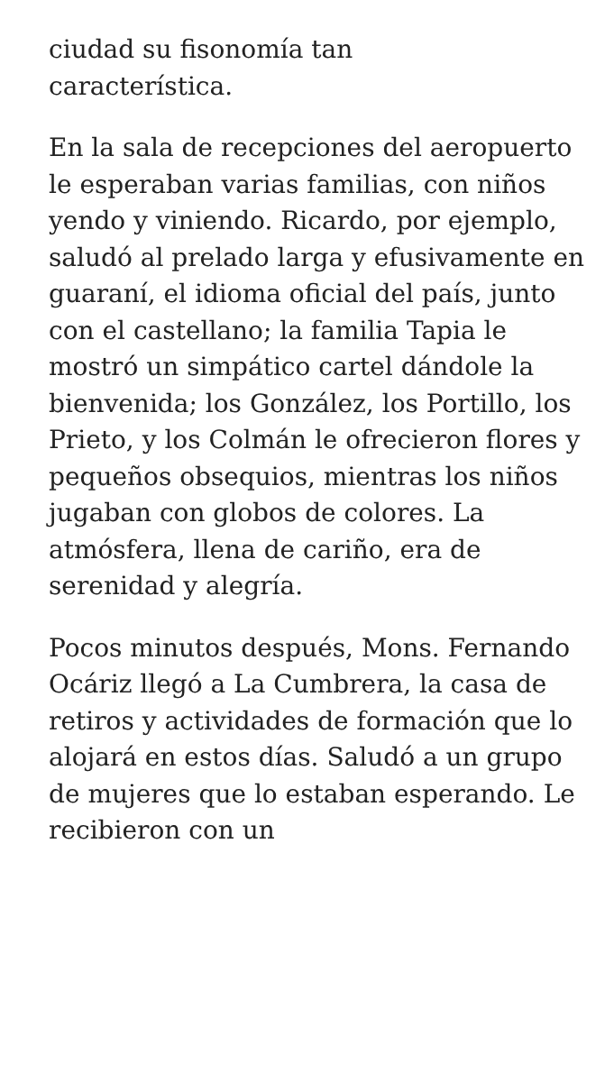ciudad su fisonomía tan
característica.
En la sala de recepciones del aeropuerto le esperaban varias familias, con niños yendo y viniendo. Ricardo, por ejemplo, saludó al prelado larga y efusivamente en guaraní, el idioma oficial del país, junto con el castellano; la familia Tapia le mostró un simpático cartel dándole la bienvenida; los González, los Portillo, los Prieto, y los Colmán le ofrecieron flores y pequeños obsequios, mientras los niños jugaban con globos de colores. La atmósfera, llena de cariño, era de serenidad y alegría.
Pocos minutos después, Mons. Fernando Ocáriz llegó a La Cumbrera, la casa de retiros y actividades de formación que lo alojará en estos días. Saludó a un grupo de mujeres que lo estaban esperando. Le recibieron con un